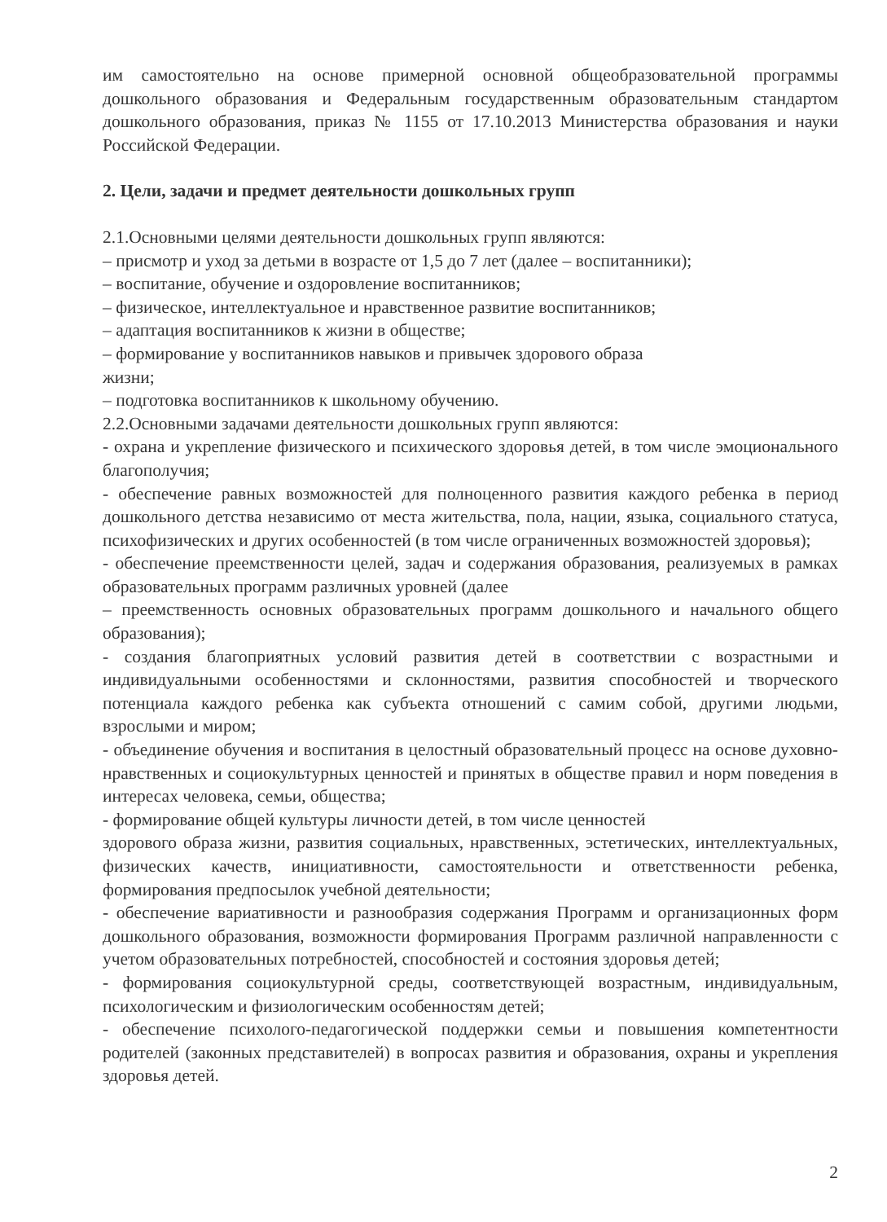им самостоятельно на основе примерной основной общеобразовательной программы дошкольного образования и Федеральным государственным образовательным стандартом дошкольного образования, приказ № 1155 от 17.10.2013 Министерства образования и науки Российской Федерации.
2. Цели, задачи и предмет деятельности дошкольных групп
2.1.Основными целями деятельности дошкольных групп являются:
– присмотр и уход за детьми в возрасте от 1,5 до 7 лет (далее – воспитанники);
– воспитание, обучение и оздоровление воспитанников;
– физическое, интеллектуальное и нравственное развитие воспитанников;
– адаптация воспитанников к жизни в обществе;
– формирование у воспитанников навыков и привычек здорового образа
жизни;
– подготовка воспитанников к школьному обучению.
2.2.Основными задачами деятельности дошкольных групп являются:
- охрана и укрепление физического и психического здоровья детей, в том числе эмоционального благополучия;
- обеспечение равных возможностей для полноценного развития каждого ребенка в период дошкольного детства независимо от места жительства, пола, нации, языка, социального статуса, психофизических и других особенностей (в том числе ограниченных возможностей здоровья);
- обеспечение преемственности целей, задач и содержания образования, реализуемых в рамках образовательных программ различных уровней (далее
– преемственность основных образовательных программ дошкольного и начального общего образования);
- создания благоприятных условий развития детей в соответствии с возрастными и индивидуальными особенностями и склонностями, развития способностей и творческого потенциала каждого ребенка как субъекта отношений с самим собой, другими людьми, взрослыми и миром;
- объединение обучения и воспитания в целостный образовательный процесс на основе духовно-нравственных и социокультурных ценностей и принятых в обществе правил и норм поведения в интересах человека, семьи, общества;
- формирование общей культуры личности детей, в том числе ценностей
здорового образа жизни, развития социальных, нравственных, эстетических, интеллектуальных, физических качеств, инициативности, самостоятельности и ответственности ребенка, формирования предпосылок учебной деятельности;
- обеспечение вариативности и разнообразия содержания Программ и организационных форм дошкольного образования, возможности формирования Программ различной направленности с учетом образовательных потребностей, способностей и состояния здоровья детей;
- формирования социокультурной среды, соответствующей возрастным, индивидуальным, психологическим и физиологическим особенностям детей;
- обеспечение психолого-педагогической поддержки семьи и повышения компетентности родителей (законных представителей) в вопросах развития и образования, охраны и укрепления здоровья детей.
2